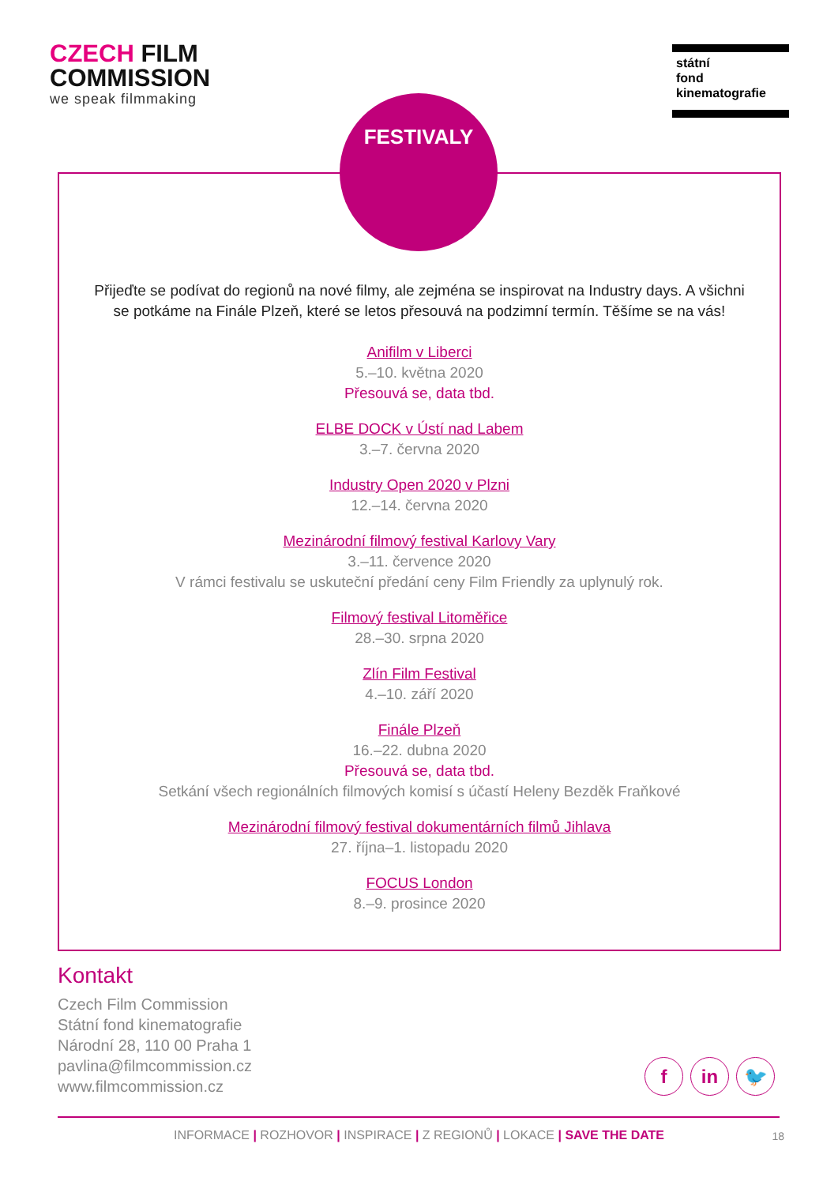CZECH FILM
COMMISSION
we speak filmmaking
státní
fond
kinematografie
FESTIVALY
Přijeďte se podívat do regionů na nové filmy, ale zejména se inspirovat na Industry days. A všichni
se potkáme na Finále Plzeň, které se letos přesouvá na podzimní termín. Těšíme se na vás!
Anifilm v Liberci
5.–10. května 2020
Přesouvá se, data tbd.
ELBE DOCK v Ústí nad Labem
3.–7. června 2020
Industry Open 2020 v Plzni
12.–14. června 2020
Mezinárodní filmový festival Karlovy Vary
3.–11. července 2020
V rámci festivalu se uskuteční předání ceny Film Friendly za uplynulý rok.
Filmový festival Litoměřice
28.–30. srpna 2020
Zlín Film Festival
4.–10. září 2020
Finále Plzeň
16.–22. dubna 2020
Přesouvá se, data tbd.
Setkání všech regionálních filmových komisí s účastí Heleny Bezděk Fraňkové
Mezinárodní filmový festival dokumentárních filmů Jihlava
27. října–1. listopadu 2020
FOCUS London
8.–9. prosince 2020
Kontakt
Czech Film Commission
Státní fond kinematografie
Národní 28, 110 00 Praha 1
pavlina@filmcommission.cz
www.filmcommission.cz
f in 🐦
INFORMACE | ROZHOVOR | INSPIRACE | Z REGIONŮ | LOKACE | SAVE THE DATE 18